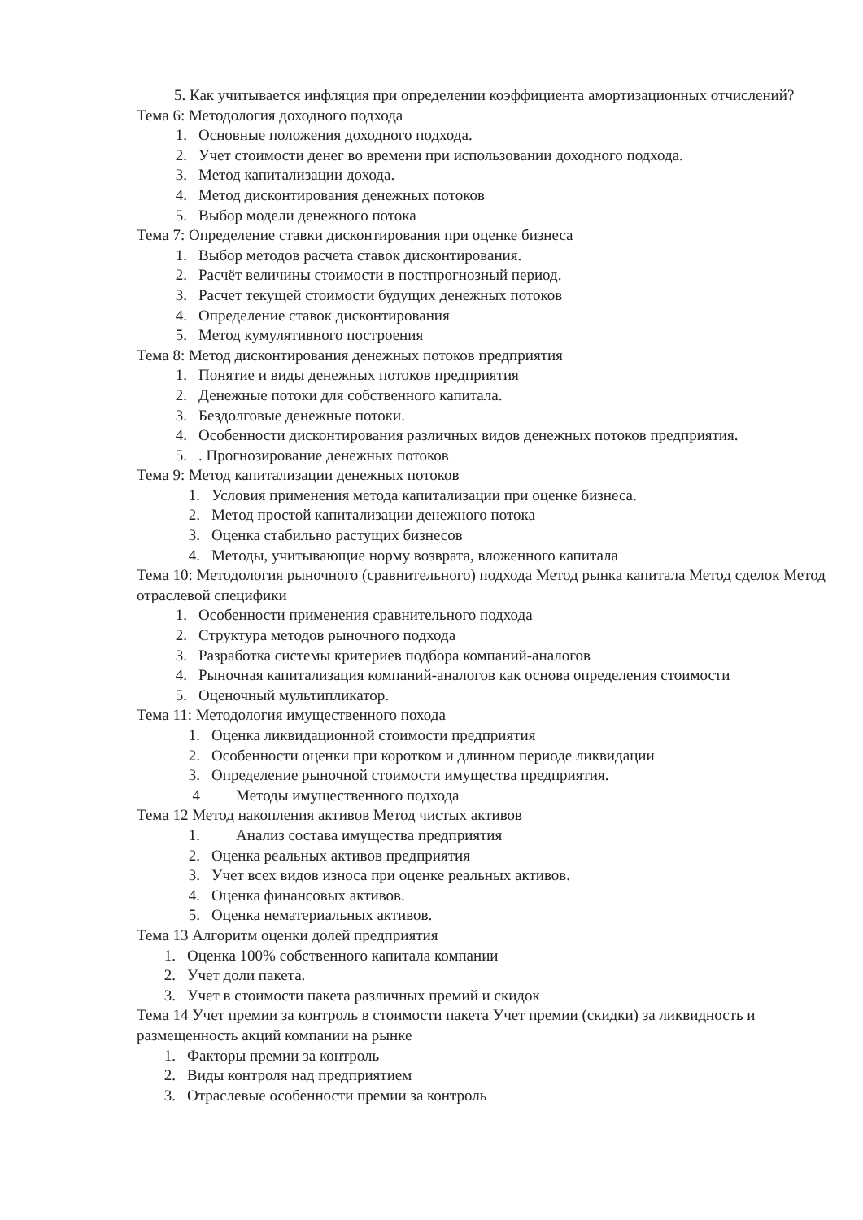5. Как учитывается инфляция при определении коэффициента амортизационных отчислений?
Тема 6: Методология доходного подхода
1. Основные положения доходного подхода.
2. Учет стоимости денег во времени при использовании доходного подхода.
3. Метод капитализации дохода.
4. Метод дисконтирования денежных потоков
5. Выбор модели денежного потока
Тема 7: Определение ставки дисконтирования при оценке бизнеса
1. Выбор методов расчета ставок дисконтирования.
2. Расчёт величины стоимости в постпрогнозный период.
3. Расчет текущей стоимости будущих денежных потоков
4. Определение ставок дисконтирования
5. Метод кумулятивного построения
Тема 8: Метод дисконтирования денежных потоков предприятия
1. Понятие и виды денежных потоков предприятия
2. Денежные потоки для собственного капитала.
3. Бездолговые денежные потоки.
4. Особенности дисконтирования различных видов денежных потоков предприятия.
5.. Прогнозирование денежных потоков
Тема 9: Метод капитализации денежных потоков
1. Условия применения метода капитализации при оценке бизнеса.
2. Метод простой капитализации денежного потока
3. Оценка стабильно растущих бизнесов
4. Методы, учитывающие норму возврата, вложенного капитала
Тема 10: Методология рыночного (сравнительного) подхода Метод рынка капитала Метод сделок Метод отраслевой специфики
1. Особенности применения сравнительного подхода
2. Структура методов рыночного подхода
3. Разработка системы критериев подбора компаний-аналогов
4. Рыночная капитализация компаний-аналогов как основа определения стоимости
5. Оценочный мультипликатор.
Тема 11: Методология имущественного похода
1. Оценка ликвидационной стоимости предприятия
2. Особенности оценки при коротком и длинном периоде ликвидации
3. Определение рыночной стоимости имущества предприятия.
4 Методы имущественного подхода
Тема 12 Метод накопления активов Метод чистых активов
1. Анализ состава имущества предприятия
2. Оценка реальных активов предприятия
3. Учет всех видов износа при оценке реальных активов.
4. Оценка финансовых активов.
5. Оценка нематериальных активов.
Тема 13 Алгоритм оценки долей предприятия
1. Оценка 100% собственного капитала компании
2. Учет доли пакета.
3. Учет в стоимости пакета различных премий и скидок
Тема 14 Учет премии за контроль в стоимости пакета Учет премии (скидки) за ликвидность и размещенность акций компании на рынке
1. Факторы премии за контроль
2. Виды контроля над предприятием
3. Отраслевые особенности премии за контроль